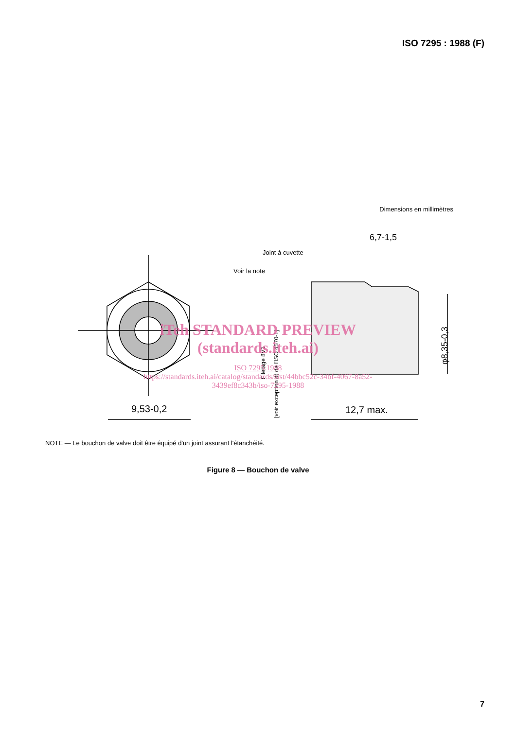ISO 7295 : 1988 (F)
Dimensions en millimètres
9,53-0,2
12,7 max.
6,7-1,5
Joint à cuvette
Voir la note
φ8,35-0,3
Filetage 8V1
[voir exception d) de l'ISO 4570-1]
iTeh STANDARD PREVIEW
(standards.iteh.ai)
ISO 7295:1988
https://standards.iteh.ai/catalog/standards/sist/44bbc52c-34bf-4067-8a52-
3439ef8c343b/iso-7295-1988
NOTE — Le bouchon de valve doit être équipé d'un joint assurant l'étanchéité.
Figure 8 — Bouchon de valve
7